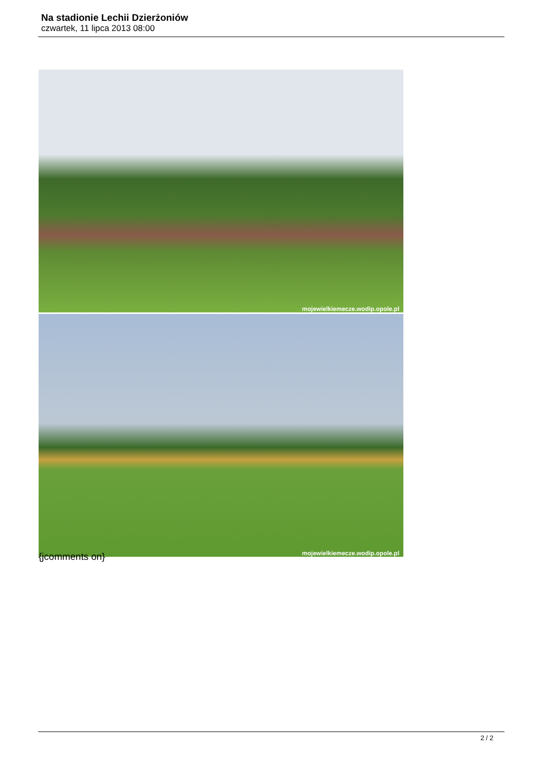Na stadionie Lechii Dzierżoniów
czwartek, 11 lipca 2013 08:00
mojewielkiemecze.wodip.opole.pl
mojewielkiemecze.wodip.opole.pl
{jcomments on}
2 / 2